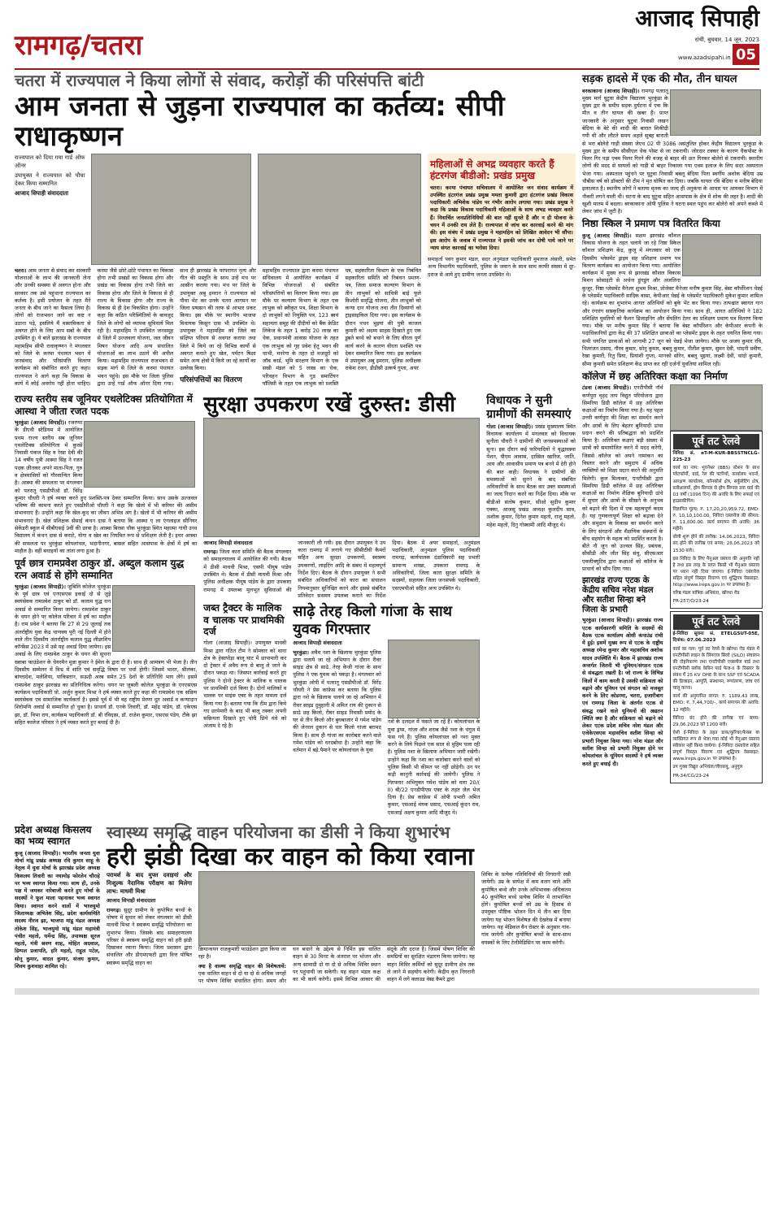रामगढ़/चतरा
आजाद सिपाही
रांची, बुधवार, 14 जून, 2023
www.azadsipahi.in 05
चतरा में राज्यपाल ने किया लोगों से संवाद, करोड़ों की परिसंपत्ति बांटी
आम जनता से जुड़ना राज्यपाल का कर्तव्य: सीपी राधाकृष्णन
राज्यपाल को दिया गया गार्ड ऑफ ऑनर
उपायुक्त ने राज्यपाल को पौधा देकर किया सम्मानित
आजाद सिपाही संवाददाता
चतरा। आम जनता से संवाद कर सरकारी योजनाओं के लाभ की जानकारी लेना और उनकी समस्या से अवगत होना और सरकार तक उसे पहुंचाना राज्यपाल का कर्तव्य है। इसी प्रयोजन के तहत मैंने जनता के बीच जाने का फैसला लिया है। लोगों को राजभवन जाने का कष्ट न उठाना पड़े, इसलिये मैं वास्तविकता से अवगत होने के लिए आप सबों के बीच उपस्थित हूं। ये बातें झारखंड के राज्यपाल महामहिम सीपी राधाकृष्णन ने मंगलवार को जिले के करमा पंचायत भवन में जनसंवाद और परिसंपत्ति वितरण कार्यक्रम को संबोधित करते हुए कहा। राज्यपाल ने आगे कहा कि विकास के कार्य में कोई अवरोध नहीं होना चाहिए। करमा जैसे छोटे-छोटे पंचायत का विकास होगा तभी प्रखंडों का विकास होगा और प्रखंड का विकास होगा तभी जिले का विकास होगा और जिले के विकास से ही राज्य के विकास होगा और राज्य के विकास से ही देश विकसित होगा। उन्होंने कहा कि कठिन परिस्थितियों के बावजूद जिले के लोगों को व्यापक सुविधायें मिल रही है। महामहिम ने उपस्थित जनसमूह से जिले में उज्जवला योजना, जल जीवन मिषन योजना आदि अन्य संचालित योजनाओं का लाभ उठाने की अपील किया। महामहिम राज्यपाल राजभवन से सड़क मार्ग से जिले के करमा पंचायत भवन पहुंचे। इस मौके पर जिला पुलिस द्वारा उन्हें गार्ड ऑफ ऑनर दिया गया। साथ ही झारखंड के परंपरागत नृत्य और गीत की प्रस्तुति के साथ उन्हें मंच पर आसीन कराया गया। मंच पर जिले के उपायुक्त अबु इमरान ने राज्यपाल को पौधा भेंट कर उनके चतरा आगमन पर जिला प्रषासन की तरफ से आभार प्रकट किया। इस मौके पर स्थानीय भाजपा विधायक किसुन दास भी उपस्थित थे। उपायुक्त ने महामहिम को जिले का संक्षिप्त परिचय से अवगत कराया तथा जिले में किये जा रहे विभिन्न कार्यो से अवगत कराते हुए खेल, पर्यटन षिक्षा समेत अन्य क्षेत्रों में किये जा रहे कार्यों का उल्लेख किया।
परिसंपत्तियों का वितरण
महामहिम राज्यपाल द्वारा करमा पंचायत सचिवालय में आयोजित कार्यक्रम में विभिन्न योजनाओं से संबंधित परिसंपत्तियों का वितरण किया गया। इस मौके पर कल्याण विभाग के तहत एक लाभुक को स्वीकृत पत्र, शिक्षा विभाग के दो लाभुकों को नियुक्ति पत्र, 123 स्वयं सहायता समूह की दीदीयों को बैंक क्रेडिट लिंकेज के तहत 1 करोड़ 20 लाख का चेक, प्रधानमंत्री आवास योजना के तहत एक लाभुक को गृह प्रवेश हेतु भवन की चाभी, मनरेगा के तहत दो मजदूरों को जॉब कार्ड, भूमि संरक्षण विभाग के एक सखी मंडल को 5 लाख का चेक, परिवहन विभाग के गुड समार्टियन पॉलिसी के तहत एक लाभुक को प्रशस्ति पत्र, सहकारिता विभाग के एक निबंधित सहकारिता समिति को निबंधन प्रमाण-पत्र, जिला समाज कल्याण विभाग के तीन लाभुकों को सावित्री बाई फूले किशोरी समृद्धि योजना, तीन लाभुकों को कन्या दान योजना तथा तीन दिव्यांगों को ट्राइसाइकिल दिया गया। इस कार्यक्रम के दौरान पचन भुइयां की पुत्री काजल कुमारी को अदम्य साहस दिखाते हुए एक डुबते बच्चे को बचाने के लिए वीरता पूर्ण कार्य करने के कारण वीरता प्रशस्ति पत्र देकर सम्मानित किया गया। इस कार्यक्रम में उपायुक्त अबु इमरान, पुलिस अधीक्षक राकेश रंजन, डीडीसी उत्कर्ष गुप्ता, अपर
महिलाओं से अभद्र व्यवहार करते हैं हंटरगंज बीडीओ: प्रखंड प्रमुख
चतरा। करमा पंचायत सचिवालय में आयोजित जन संवाद कार्यक्रम में उपस्थित हंटरगंज प्रखंड प्रमुख ममता कुमारी द्वारा हंटरगंज प्रखंड विकास पदाधिकारी अभिशेक पांडेय पर गंभीर आरोप लगाया गया। प्रखंड प्रमुख ने कहा कि प्रखंड विकास पदाधिकारी महिलाओं के साथ अभद्र व्यवहार करते हैं। निवार्चित जनप्रतिनिधियों की बात नहीं सुनते हैं और न ही योजना के चयन में उनकी राय लेते हैं। राज्यपाल से जांच कर कारवाई करने की मांग की। इस संबंध में प्रखंड प्रमुख ने महामहिम को लिखित आवेदन भी सौंपा। इस आरोप के जवाब में राज्यपाल ने इसकी जांच कर दोषी पाये जाने पर न्याय संगत कारवाई का भरोसा दिया।
समाहर्ता पवन कुमार मंडल, सदर अनुमंडल पदाधिकारी मुमताज अंसारी, समेत अन्य विभागीय पदाधिकारी, पुलिस के जवान के साथ साथ काफी संख्या में दूर-दराज से आये हुए ग्रामीण जनता उपस्थित थे।
राज्य स्तरीय सब जूनियर एथलेटिक्स प्रतियोगिता में आस्था ने जीता रजत पदक
भुरकुंडा (आजाद सिपाही)। रजरप्पा के डीएवी स्टेडियम में आयोजित प्रथम राज्य स्तरीय सब जूनियर एथलेटिक्स प्रतियोगिता में कुरसें निवासी पंकज सिंह व रेखा देवी की 14 वर्षीय पुत्री आस्था सिंह ने रजत पदक जीतकर अपने माता-पिता, गुरु व क्षेत्रवासियों को गौरवान्वित किया है। आस्था की सफलता पर मंगलवार को पतरातू एसडीपीओ डॉ. विरेंद्र कुमार चौधरी ने हर्ष व्यक्त करते हुए प्रशस्ति-पत्र देकर सम्मानित किया। साथ उसके उज्जवल भविष्य की कामना करते हुए एसडीपीओ चौधरी ने कहा कि खेलो में भी करियर की असीम संभावनाएं हैं। उन्होंने कहा कि खेल-कूद का जीवन अभिन्न अंग है। खेलो में भी करियर की असीम संभावनाएं हैं। खेल प्रशिक्षक सेंसाई कंचन दास ने बताया कि आस्था ए ला एंगलाइज सीनियर सेकेंडरी स्कूल में सीबीएसई 9वीं की छात्रा है। आस्था बिरसा चौक भुरकुंडा स्थित महात्मा गांधी उच्च विद्यालय में कंचन दास से कराटे, योगा व खेल का नियमित रूप से प्रशिक्षण लेती है। इधर आस्था की सफलता पर भुरकुंडा कोयलांचल, भदानीनगर, बासल सहित आसपास के क्षेत्रों में हर्ष का माहौल है। वहीं बधाइयों का तांता लगा हुआ है।
पूर्व छात्र रामप्रवेश ठाकुर डॉ. अब्दुल कलाम युद्ध रत्न अवार्ड से होंगे सम्मानित
भुरकुंडा (आजाद सिपाही)। जुबिलि कोलेज भुरकुंडा के पूर्व छात्र एवं एनएसएस इकाई दो से जुड़े स्वयंसेवक रामप्रवेश ठाकुर को डॉ. कलाम युद्ध रत्न अवार्ड से सम्मानित किया जायेगा। रामप्रवेश ठाकुर के चयन होने पर कोलेज परिवार में हर्ष का माहौल है। राम प्रवेश ने बताया कि 27 से 29 जुलाई तक अंतर्राष्ट्रीय युवा केंद्र चाणक्य पूरी नई दिल्ली में होने वाले तीन दिवसीय अंतर्राष्ट्रीय कलाम युद्ध लीडरशिप कॉन्फ्रेंस 2023 में उसे यह अवार्ड दिया जायेगा। इस अवार्ड के लिए रामप्रवेश ठाकुर के चयन की सूचना ख्वाबा फाउंडेशन के चेयरमैन मुन्ना कुमार ने ईमेल के द्वारा दी है। साथ ही आमंत्रण भी भेजा है। तीन दिवसीय सम्मेलन में विश्व में शांति एवं समृद्धि विषय पर चर्चा होगी। जिसमें भारत, श्रीलंका, बांग्लादेश, मलेशिया, पाकिस्तान, सऊदी अरब समेत 25 देशों के प्रतिनिधि भाग लेंगे। इसमें रामप्रवेश ठाकुर झारखंड का प्रतिनिधित्व करेगा। चयन पर जुबली कोलेज भुरकुंडा के एनएसएस कार्यक्रम पदाधिकारी प्रो. अर्जुन कुमार मिश्रा ने हर्ष व्यक्त करते हुए कहा की रामप्रवेश एक सक्रिय स्वयंसेवक एवं सामाजिक कार्यकर्ता है। इससे पूर्व में भी वह राष्ट्रीय प्रेरणा दूत अवार्ड व कन्यादान शिरोमणि अवार्ड से सम्मानित हो चुका है। प्राचार्य डॉ. एनके तिवारी, डॉ. महेंद्र पांडेय, डॉ. एकेएस झा, डॉ. विभा राय, कार्यक्रम पदाधिकारी डॉ. बी रविदास, डॉ. राजेश कुमार, एसएस पंडेय, टीके झा सहित कालेज परिवार ने हर्ष व्यक्त करते हुए बधाई दी है।
सुरक्षा उपकरण रखें दुरुस्त: डीसी
आजाद सिपाही संवाददाता
रामगढ़। जिला कारा समिति की बैठक मंगलवार को समाहरणालय में आयोजित की गयी। बैठक में डीसी माधवी मिश्रा, एसपी पीयूष पांडेय उपस्थित थे। बैठक में डीसी माधवी मिश्रा और पुलिस अधीक्षक पीयूष पांडेय के द्वारा उपकारा रामगढ़ में उपलब्ध मूलभूत सुविधाओं की जानकारी ली गयी। इस दौरान उपायुक्त ने उप कारा रामगढ़ में लगाये गए सीसीटीवी कैमरों सहित अन्य सुरक्षा उपकरणों, स्वास्थ्य उपकरणों, लाइटिंग आदि के संबंध में महत्वपूर्ण निर्देश दिए। बैठक के दौरान उपायुक्त ने सभी संबंधित अधिकारियों को कारा का संचालन नियमानुसार सुनिश्चित करने और इससे संबंधित प्रतिवेदन ससमय उपलब्ध कराने का निर्देश दिया। बैठक में अपर समाहर्ता, अनुमंडल पदाधिकारी, अनुमंडल पुलिस पदाधिकारी रामगढ़, कार्यपालक दंडाधिकारी सह प्रभारी सामान्य शाखा, उपकारा रामगढ़ के अधिकारियों, जिला कारा सुरक्षा समिति के सदस्यों, सहायक जिला जनसंपर्क पदाधिकारी, एसएमपीओ सहित अन्य उपस्थित थे।
जब्त ट्रैक्टर के मालिक व चालक पर प्राथमिकी दर्ज
गोला (आजाद सिपाही)। उपायुक्त माधवी मिश्रा द्वारा गठित टीम ने सोमवार को थाना क्षेत्र के हेसापोड़ा बालू घाट में छापामारी कर दो ट्रेक्टर में अवैध रूप से बालू ले जाने के दौरान पकड़ा था। जिसपर कार्रवाई करते हुए पुलिस ने दोनों ट्रेक्टर के मालिक व चालक पर प्राथमिकी दर्ज किया है। दोनों मालिकों व चालक पर माइंस एक्ट के तहत मामला दर्ज किया गया है। बताया गया कि टीम द्वारा किये गए छापेमारी के बाद भी बालू तस्कर अपनी सक्रियता दिखाते हुए चोरी छिपे धंधे को अंजाम दे रहे है।
साढ़े तेरह किलो गांजा के साथ युवक गिरफ्तार
आजाद सिपाही संवाददाता
भुरकुंडा। अवैध नशा के खिलाफ भुरकुंडा पुलिस द्वारा चलाये जा रहे अभियान के दौरान रीवर साइड क्षेत्र से साढे. तेरह केजी गांजा के साथ पुलिस ने एक युवक को पकड़ा है। मंगलवार को भुरकुंडा ओपी में पतरातू एसडीपीओ डॉ. विरेंद्र चौधरी ने प्रेस कांफ्रेस कर बताया कि पुलिस द्वारा नशे के खिलाफ चलाये जा रहे अभियान में रीवर साइड दुमुहानी में अमित राय की दुकान से साढे छह किलो, रीवर साइड निवासी प्रमोद के घर से तीन किलो और बुधबाजार में गमेश पांडेय की जेनरल दुकान से चार किलो गांजा बरामद किया है। साथ ही गांजा का कारोबार करने वाले गमेश पांडेय को धरदबोचा है। उन्होंने कहा कि वर्तमान में बड़े.पैमाने पर कोयलांचल के युवा
नशे के दलदल में फंसते जा रहें हैं। कोयलांचल के युवा ड्रग्स, गांजा और शराब जैसे नशा के चंगुल में फंस गये हैं। पुलिस कोयलांचल को नशा मुक्त करने के लिये पिछले एक साल से मुहिम चला रही है। पुलिस नशा के खिलाफ अभियान जारी रखेगी। उन्होंने कहा कि नशा का कारोबार करने वालों को पुलिस किसी भी कीमत पर नहीं छोड़ेगी। उन पर कड़ी कानुनी कार्रवाई की जायेगी। पुलिस ने गिरफ्तार अभियुक्त गमेश पांडेय को धारा 20/( II) बी/22 एनडीपीएस एक्ट के तहत जेल भेज दिया है। प्रेस कांफ्रेस में ओपी प्रभारी अमित कुमार, एसआई मंयक प्रसाद, एसआई कुंदन राव, एसआई अक्षय कुमार आदि मौजूद थे।
विधायक ने सुनी ग्रामीणों की समस्याएं
गोला (आजाद सिपाही)। प्रखंड मुख्यालय स्थित विधायक कार्यालय में मंगलवार को विधायक सुनीता चौधरी ने ग्रामीणों की जनसमस्याओं को सुना। इस दौरान कई फरियादियों ने वृद्धावस्था पेंशन, पीएम आवास, दाखिल खारिज, जाति, आय और आवासीय प्रमाण पत्र बनने में देरी होने की बात कही। विधायक ने ग्रामीणों की समस्याओं को सुनने के बाद संबंधित अधिकारियों के साथ बैठक कर उक्त समस्याओं का जल्द निदान करने का निर्देश दिया। मौके पर बीडीओ संतोष कुमार, सीओ सुदीप कुमार एक्का, आजसू प्रखंड अध्यक्ष कुलदीप साव, अशोक कुमार, दिनेश कुमार महतो, राजू महतो, महेश महतो, दिनु गोस्वामी आदि मौजूद थे।
प्रदेश अध्यक्ष किसलय का भव्य स्वागत
कुजू (आजाद सिपाही)। भारतीय जनता युवा मोर्चा मांडू प्रखंड अध्यक्ष रवि कुमार साहू के नेतृत्व में युवा मोर्चा के झारखंड प्रदेश अध्यक्ष किसलय तिवारी का नयामोड़ फोरलेन चौराहे पर भव्य स्वागत किया गया। साथ ही, उनके पक्ष में जमकर नारेबाजी करते हुए मोर्चा के सदस्यों ने फूल माला पहनाकर भव्य स्वागत किया। स्वागत करने वालों में भाजयुमो जिलाध्यक्ष अभितेश सिंह, प्रदेश कार्यसमिति सदस्य नीरज झा, भाजपा मांडू मंडल अध्यक्ष तोकेश सिंह, भाजयुमो मांडू मंडल महामंत्री पंचीत महतो, धर्मेन्द्र सिंह, उपाध्यक्ष सूरज महतो, मंत्री श्रवण शाह, मोहित अग्रवाल, डिम्पल प्रजापति, हरि महतो, राहुल पटेल, सोनू कुमार, बादल कुमार, संजय कुमार, शिवम कुशवाहा शामिल रहे।
स्वास्थ्य समृद्धि वाहन परियोजना का डीसी ने किया शुभारंभ
हरी झंडी दिखा कर वाहन को किया रवाना
परामर्श के बाद मुफ्त दवाइयां और निःशुल्क नैदानिक परीक्षण का मिलेगा लाभ: माधवी मिश्रा
आजाद सिपाही संवाददाता
रामगढ़। सुदूर ग्रामीण के कुपोषित बच्चों के पोषण में सुधार को लेकर मंगलवार को डीसी माधवी मिश्रा ने स्वास्थ्य समृद्धि परियोजना का शुभारंभ किया। जिसके बाद समाहरणालय परिसर से स्वास्थ्य समृद्धि वाहन को हरी झंडी दिखाकर रवाना किया। जिला प्रशासन द्वारा संचालित और डीएमएफटी द्वारा वित्त पोषित स्वास्थ्य समृद्धि वाहन का
क्रियान्वयन राजकुमारी फाउंडेशन द्वारा किया जा रहा है।
क्या है वास्थ्य समृद्धि वाहन की विशेषतायें: एक चालित वाहन से दो या दो से अधिक जगहों पर पोषण शिविर संचालित होगा। समय और धन बचाने के उद्देश्य से निर्मित इस चालित वाहन से 30 मिनट के अंतराल पर भोजन और अन्य सामाग्री दो या दो से अधिक शिविर स्थान पर पहुंचायी जा सकेगी। यह वाहन भंडार कक्ष का भी कार्य करेगी। इसमे विभिन्न आकार की संदूकें और दराज है। जिसमें पोषण शिविर की समग्रियों का सुरक्षित भंडारण किया जायेगा। यह वाहन शिविर कर्मियों को सुदूर ग्रामीण क्षेत्र तक ले जाने मे सहयोग करेगी। केंद्रीय कृत निगरानी वाहन में लगे क्लाउड वेस्ड कैमरे द्वारा
शिविर के प्रत्येक गतिविधियों की निगरानी रखी जायेगी। उम्र के सापेक्ष में कम वजन वाले अति कुपोषित बच्चे और उनके अभिभावक अधिकतम 40 कुपोषित बच्चे प्रत्येक शिविर में लाभान्वित होंगे। कुपोषित बच्चों को उम्र के हिसाब से उपयुक्त पौष्टिक भोजन दिन में तीन बार दिया जायेगा यह भोजन विशेषज्ञ की देखरेख में बनाया जायेगा। यह मेडिकल वैन रोस्टर के अनुसार गांव-गांव जायेगी और कुपोषित बच्चों के साथ-साथ वयस्कों के लिए टेलीमेडिसिन पर काम करेगी।
सड़क हादसे में एक की मौत, तीन घायल
बरकाकाना (आजाद सिपाही)। रामगढ़ पतरातू मुख्य मार्ग घुटुवा केंद्रीय विद्यालय भुरकुंडा के मुख्य द्वार के समीप सड़क दुर्घटना में एक कि मौत व तीन घायल की खबर हैं। प्राप्त जानकारी के अनुसार घुटुवा निवासी लखन बेदिया के बेटे की शादी की बारात शिकीद्री गयी थी और लौटते समय अहले सुबह बाराती से भरा बोलेरो गाड़ी संख्या जेएच 02 पी 3086 असंतुलित होकर केंद्रीय विद्यालय भुरकुंडा के मुख्य द्वार के समीप सीसीएल चेक पोस्ट से जा टकरायी। जोरदार टक्कर के कारण चैकपोस्ट के पिलर गिर पड़ा एवम पिलर गिरने की वजह से बाहर की छत गिरकर बोलेरो से टकरायी। स्थानीय लोगों की मदद से घायलों को गाड़ी से बाहर निकाला गया एवम इलाज के लिए सदर अस्पताल भेजा गया। अस्पताल पहुंचने पर घुटुवा निवासी बबलू बेदिया पिता स्वर्गीय अशोक बेदिया उम्र चौबीस वर्ष को डॉक्टरों की टीम ने मृत घोषित कर दिया। जबकि घायल रवि बेदिया व मनीष बेदिया इलाजरत है। स्थानीय लोगों ने बताया मृतक का जल्द ही अनुकंपा के आधार पर आयकर विभाग में नौकरी लगने वाली थी। घटना के बाद घुटुवा सहित आसपास के क्षेत्र में शोक की लहर है। शादी की खुशी मातम में बदला। बरकाकाना ओपी पुलिस ने घटना स्थल पहुंच कर बोलेरो को अपने कब्जे में लेकर जांच में जुटी है।
निष्ठा स्किल ने प्रमाण पत्र वितरित किया
कुजू (आजाद सिपाही)। सक्षम झारखंड कौशल विकास योजना के तहत चलाये जा रहे निष्ठा स्किल कौशल प्रशिक्षण केंद्र, कुजू में मंगलवार को एक दिवसीय प्लेसमेंट ड्राइव सह प्रशिक्षण प्रमाण पत्र वितरण कार्यक्रम का आयोजन किया गया। आयोजित कार्यक्रम में मुख्य रूप से झारखंड कौशल विकास मिशन सोसाइटी से अर्चना डुंगडुंग और अजलिना कुजूर, निष्ठा प्लेसमेंट मैनेजर शुभम मिश्रा, प्रोजेक्ट मैनेजर मनीष कुमार सिंह, बेस्ट कॉर्पोरेशन चेन्नई के प्लेसमेंट पदाधिकारी सादिक वासा, केपीआर चेन्नई के प्लेसमेंट पदाधिकारी मुकेश कुमार शामिल रहे। कार्यक्रम का शुभारंभ आगत अतिथियों को बुके भेंट कर किया गया। तत्पश्चात स्वागत गान और रंगारंग सांस्कृतिक कार्यक्रम का आयोजन किया गया। साथ ही, आगत अतिथियों ने 182 प्रशिक्षित युवतियों को फैशन डिजाइनिंग और सेंपलिंग टेलर का प्रशिक्षण प्रमाण पत्र वितरण किया गया। मौके पर मनीष कुमार सिंह ने बताया कि बेस्ट कॉर्पोरेशन और केपीआर कंपनी के पदाधिकारियों द्वारा केंद्र की 37 प्रशिक्षित छात्राओं का प्लेसमेंट ड्राइव के तहत चयनित किया गया। सभी चयनित छात्राओं को आगामी 27 जून को चेन्नई भेजा जायेगा। मौके पर अजय कुमार रवि, चितरंजन प्रसाद, गौरव कुमार, सोनू कुमार, बबलू कुमार, नीतीश कुमार, सुमन देवी, चांदनी प्रवीण, रेखा कुमारी, रितु प्रिया, प्रियांशी गुप्ता, मानको सोरेन, बबलू भुइयां, लक्ष्मी देवी, चांदो कुमारी, सीमा कुमारी समेत प्रशिक्षण केंद्र प्राप्त कर रही दर्जनों युवतियां शामिल रही।
कॉलेज में छह अतिरिक्त कक्षा का निर्माण
टंडवा (आजाद सिपाही)। एनटीपीसी नॉर्थ कर्णपुरा वृहद ताप विद्युत परियोजना द्वारा सिमरिया डिग्री कॉलेज में छह अतिरिक्त कक्षाओं का निर्माण किया गया है। यह पहल उत्तरी कर्णपुरा की शिक्षा का समर्थन करने और छात्रों के लिए बेहतर बुनियादी ढांचा प्रदान करने की प्रतिबद्धता को प्रदर्शित किया है। अतिरिक्त कक्षाएं बड़ी संख्या में छात्रों को समायोजित करने में मदद करेंगी, जिससे कॉलेज को अपने नामांकन का विस्तार करने और समुदाय में अधिक व्यक्तियों को शिक्षा प्रदान करने की अनुमति मिलेगी। कुल मिलाकर, एनटीपीसी द्वारा सिमरिया डिग्री कॉलेज में छह अतिरिक्त कक्षाओं का निर्माण शैक्षिक बुनियादी ढांचे में सुधार और छात्रों के सीखने के अनुभव को बढ़ाने की दिशा में एक महत्वपूर्ण कदम है। यह गुणवत्तापूर्ण शिक्षा को बढ़ावा देने और समुदाय के विकास का समर्थन करने के लिए संगठनों और शैक्षणिक संस्थानों के बीच सहयोग के महत्व को प्रदर्शित करता है। बीते नौ जून को उज्वल सिंह, प्रबंधक, सीसीडी और जीत सिंह संधु, सीएसआर एक्जीक्यूटिव द्वारा कक्षाओं को कॉलेज के प्राचार्य को सौंप दिया गया।
झारखंड राज्य एटक के केंद्रीय सचिव नरेश मंडल और सतीश सिन्हा बने जिला के प्रभारी
भुरकुंडा (आजाद सिपाही)। झारखंड राज्य एटक कार्यकारणी समिति के सदस्यों की बैठक एटक कार्यालय ओसी कंपाउंड रांची में हुई। इसमें मुख्य रूप से एटक के राष्ट्रीय अध्यक्ष रमेन्द्र कुमार और महासचिव अशोक यादव उपस्थिति थें। बैठक में झारखंड राज्य अन्तर्गत जितनी भी यूनियन/संगठन एटक से संबद्धता रखती है। जो राज्य के विभिन्न जिलों में काम करती है उसकी सक्रियता को बढ़ाने और यूनियन एवं संगठन को मजबूत करने के लिए कोडरमा, चतरा, हजारीबाग एवं रामगढ़ जिला के अंतर्गत एटक से संबद्ध रखने वाले यूनियनों की अद्यतन स्थिति क्या है और सक्रियता को बढ़ाने को लेकर एटक प्रदेश सचिव नरेश मंडल और एजेकेएसएस महासचिव सतीश सिन्हा को प्रभारी नियुक्त किया गया। नरेश मंडल और सतीश सिन्हा को प्रभारी नियुक्त होने पर कोयलांचल के यूनियन सदस्यों ने हर्ष व्यक्त करते हुए बधाई दी।
पूर्व तट रेलवे
निविदा सं. eT-M-KUR-BBSSTNCLG-225-23
कार्य का नाम: भुवनेश्वर (BBS) स्टेशन के साथ प्लेटफॉर्मों, यार्ड, रेल की पटरियों, कार्यालय भवनों, आरक्षण कार्यालय, कॉनकोर्स क्षेत्र, सर्कुलेटिंग क्षेत्र, प्रतीक्षालयों, होम सिग्नल से होम सिग्नल तक यार्ड की 03 वर्षों (1096 दिन) की अवधि के लिए सफाई एवं हाउसकीपिंग।
विज्ञापित मूल्य: रु. 17,20,20,959.72, EMD: रु. 10,10,100.00, निविदा दस्तावेज की कीमत: रु. 11,800.00. कार्य समापन की अवधि: 36 महीने।
बोली शुरू होने की तारीख: 14.06.2023, निविदा बंद होने की तारीख एवं समय: 28.06.2023 को 1530 बजे।
इस निविदा के लिए मैनुअल प्रस्ताव की अनुमति नहीं है तथा इस तरह के प्राप्त किसी भी मैनुअल प्रस्ताव पर ध्यान नहीं दिया जाएगा। ई-निविदा दस्तावेज सहित संपूर्ण विस्तृत विवरण एवं शुद्धिपत्र वेबसाइट: http://www.ireps.gov.in पर उपलब्ध है।
वरिष्ठ मंडल यांत्रिक अभियंता, खोरधा रोड
PR-257/O/23-24
पूर्व तट रेलवे
ई-निविदा सूचना सं. ETELGSUT-05E, दिनांक: 07.06.2023
कार्य का नाम: पूर्व तट रेलवे के खोरधा रोड मंडल में एनटीपीसी लाइन के लिंगराज सिलो (SILO) संचालन की दोहरीकरण तथा एनटीपीसी एक्सचेंज यार्ड तथा एनटीपीसी ब्लॉक केबिन यार्ड फेज-II के विस्तार के संबंध में 25 KV OHE के साथ SSP एवं SCADA की डिजाइन, आपूर्ति, संस्थापन, रूपांतरण, जांच एवं चालू करना।
कार्य की अनुमानित लागत: रु. 1189.43 लाख, EMD: रु. 7,44,700/-, कार्य समापन की अवधि: 12 महीने।
निविदा बंद होने की तारीख एवं समय: 29.06.2023 को 1200 बजे।
ऐसी ई-निविदा के तहत डाक/कूरियर/फैक्स या व्यक्तिगत रूप से भेजा गया कोई भी मैनुअल प्रस्ताव स्वीकार नहीं किया जायेगा। ई-निविदा दस्तावेज सहित संपूर्ण विस्तृत विवरण एवं शुद्धिपत्र वेबसाइट: www.ireps.gov.in पर उपलब्ध है।
उप मुख्य विद्युत अभियंता/जीएसयू, अनुगुल
PR-34/CG/23-24